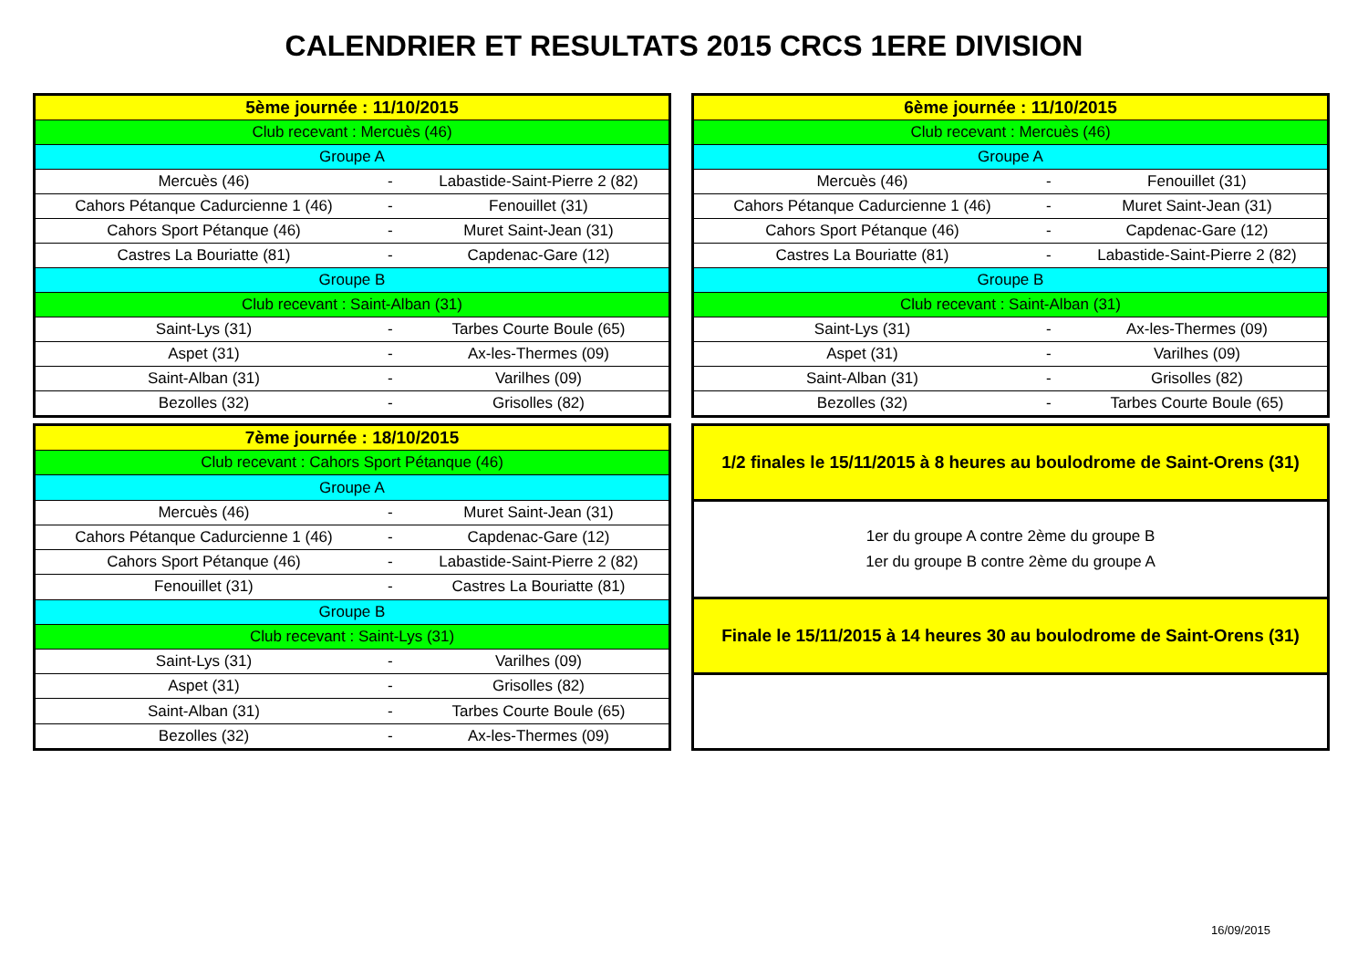CALENDRIER ET RESULTATS 2015 CRCS 1ERE DIVISION
| 5ème journée : 11/10/2015 | | |
| Club recevant : Mercuès (46) | | |
| Groupe A | | |
| Mercuès (46) | - | Labastide-Saint-Pierre 2 (82) |
| Cahors Pétanque Cadurcienne 1 (46) | - | Fenouillet (31) |
| Cahors Sport Pétanque (46) | - | Muret Saint-Jean (31) |
| Castres La Bouriatte (81) | - | Capdenac-Gare (12) |
| Groupe B | | |
| Club recevant : Saint-Alban (31) | | |
| Saint-Lys (31) | - | Tarbes Courte Boule (65) |
| Aspet (31) | - | Ax-les-Thermes (09) |
| Saint-Alban (31) | - | Varilhes (09) |
| Bezolles (32) | - | Grisolles (82) |
| 6ème journée : 11/10/2015 | | |
| Club recevant : Mercuès (46) | | |
| Groupe A | | |
| Mercuès (46) | - | Fenouillet (31) |
| Cahors Pétanque Cadurcienne 1 (46) | - | Muret Saint-Jean (31) |
| Cahors Sport Pétanque (46) | - | Capdenac-Gare (12) |
| Castres La Bouriatte (81) | - | Labastide-Saint-Pierre 2 (82) |
| Groupe B | | |
| Club recevant : Saint-Alban (31) | | |
| Saint-Lys (31) | - | Ax-les-Thermes (09) |
| Aspet (31) | - | Varilhes (09) |
| Saint-Alban (31) | - | Grisolles (82) |
| Bezolles (32) | - | Tarbes Courte Boule (65) |
| 7ème journée : 18/10/2015 | | |
| Club recevant : Cahors Sport Pétanque (46) | | |
| Groupe A | | |
| Mercuès (46) | - | Muret Saint-Jean (31) |
| Cahors Pétanque Cadurcienne 1 (46) | - | Capdenac-Gare (12) |
| Cahors Sport Pétanque (46) | - | Labastide-Saint-Pierre 2 (82) |
| Fenouillet (31) | - | Castres La Bouriatte (81) |
| Groupe B | | |
| Club recevant : Saint-Lys (31) | | |
| Saint-Lys (31) | - | Varilhes (09) |
| Aspet (31) | - | Grisolles (82) |
| Saint-Alban (31) | - | Tarbes Courte Boule (65) |
| Bezolles (32) | - | Ax-les-Thermes (09) |
1/2 finales le 15/11/2015 à 8 heures au boulodrome de Saint-Orens (31)
1er du groupe A contre 2ème du groupe B
1er du groupe B contre 2ème du groupe A
Finale le 15/11/2015 à 14 heures 30 au boulodrome de Saint-Orens (31)
16/09/2015